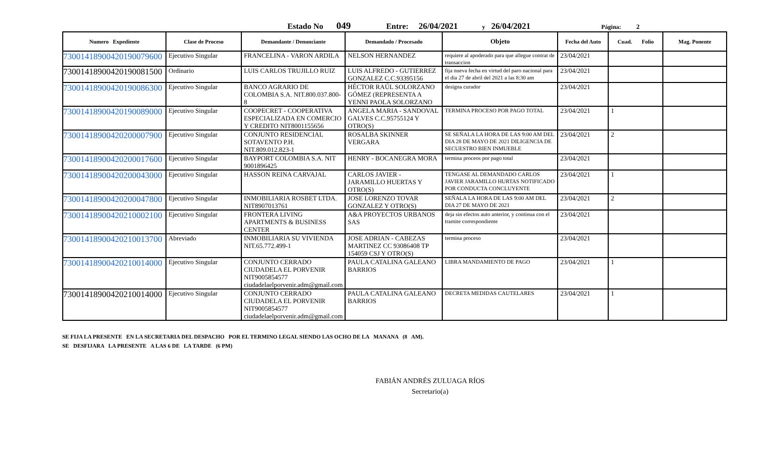Estado No 049 Entre: 26/04/2021 y 26/04/2021 Página: 2
| Numero Expediente | Clase de Proceso | Demandante / Denunciante | Demandado / Procesado | Objeto | Fecha del Auto | Cuad. Folio | Mag. Ponente |
| --- | --- | --- | --- | --- | --- | --- | --- |
| 73001418900420190079600 | Ejecutivo Singular | FRANCELINA - VARON ARDILA | NELSON HERNANDEZ | requiere al apoderado para que allegue contrat de transaccion | 23/04/2021 | | |
| 73001418900420190081500 | Ordinario | LUIS CARLOS TRUJILLO RUIZ | LUIS ALFREDO - GUTIERREZ GONZALEZ C.C.93395156 | fija nueva fecha en virtud del paro nacional para el dia 27 de abril del 2021 a las 8:30 am | 23/04/2021 | | |
| 73001418900420190086300 | Ejecutivo Singular | BANCO AGRARIO DE COLOMBIA S.A. NIT.800.037.800-8 | HÉCTOR RAÚL SOLORZANO GÓMEZ (REPRESENTA A YENNI PAOLA SOLORZANO | designa curador | 23/04/2021 | | |
| 73001418900420190089000 | Ejecutivo Singular | COOPECRET - COOPERATIVA ESPECIALIZADA EN COMERCIO Y CREDITO NIT8001155656 | ANGELA MARIA - SANDOVAL GALVES C.C.95755124 Y OTRO(S) | TERMINA PROCESO POR PAGO TOTAL | 23/04/2021 | 1 | |
| 73001418900420200007900 | Ejecutivo Singular | CONJUNTO RESIDENCIAL SOTAVENTO P.H. NIT.809.012.823-1 | ROSALBA SKINNER VERGARA | SE SEÑALA LA HORA DE LAS 9:00 AM DEL DIA 28 DE MAYO DE 2021 DILIGENCIA DE SECUESTRO BIEN INMUEBLE | 23/04/2021 | 2 | |
| 73001418900420200017600 | Ejecutivo Singular | BAYPORT COLOMBIA S.A. NIT 9001896425 | HENRY - BOCANEGRA MORA | termina proceos por pago total | 23/04/2021 | | |
| 73001418900420200043000 | Ejecutivo Singular | HASSON REINA CARVAJAL | CARLOS JAVIER - JARAMILLO HUERTAS Y OTRO(S) | TENGASE AL DEMANDADO CARLOS JAVIER JARAMILLO HURTAS NOTIFICADO POR CONDUCTA CONCLUYENTE | 23/04/2021 | 1 | |
| 73001418900420200047800 | Ejecutivo Singular | INMOBILIARIA ROSBET LTDA. NIT8907013761 | JOSE LORENZO TOVAR GONZALEZ Y OTRO(S) | SEÑALA LA HORA DE LAS 9:00 AM DEL DIA 27 DE MAYO DE 2021 | 23/04/2021 | 2 | |
| 73001418900420210002100 | Ejecutivo Singular | FRONTERA LIVING APARTMENTS & BUSINESS CENTER | A&A PROYECTOS URBANOS SAS | deja sin efectos auto anterior, y continua con el tramite correspondiente | 23/04/2021 | | |
| 73001418900420210013700 | Abreviado | INMOBILIARIA SU VIVIENDA NIT.65.772.499-1 | JOSE ADRIAN - CABEZAS MARTINEZ CC 93086408 TP 154059 CSJ Y OTRO(S) | termina proceso | 23/04/2021 | | |
| 73001418900420210014000 | Ejecutivo Singular | CONJUNTO CERRADO CIUDADELA EL PORVENIR NIT9005854577 ciudadelaelporvenir.adm@gmail.com | PAULA CATALINA GALEANO BARRIOS | LIBRA MANDAMIENTO DE PAGO | 23/04/2021 | 1 | |
| 73001418900420210014000 | Ejecutivo Singular | CONJUNTO CERRADO CIUDADELA EL PORVENIR NIT9005854577 ciudadelaelporvenir.adm@gmail.com | PAULA CATALINA GALEANO BARRIOS | DECRETA MEDIDAS CAUTELARES | 23/04/2021 | 1 | |
SE FIJA LA PRESENTE EN LA SECRETARIA DEL DESPACHO POR EL TERMINO LEGAL SIENDO LAS OCHO DE LA MANANA (8 AM).
SE DESFIJARA LA PRESENTE A LAS 6 DE LA TARDE (6 PM)
FABIÁN ANDRÉS ZULUAGA RÍOS
Secretario(a)